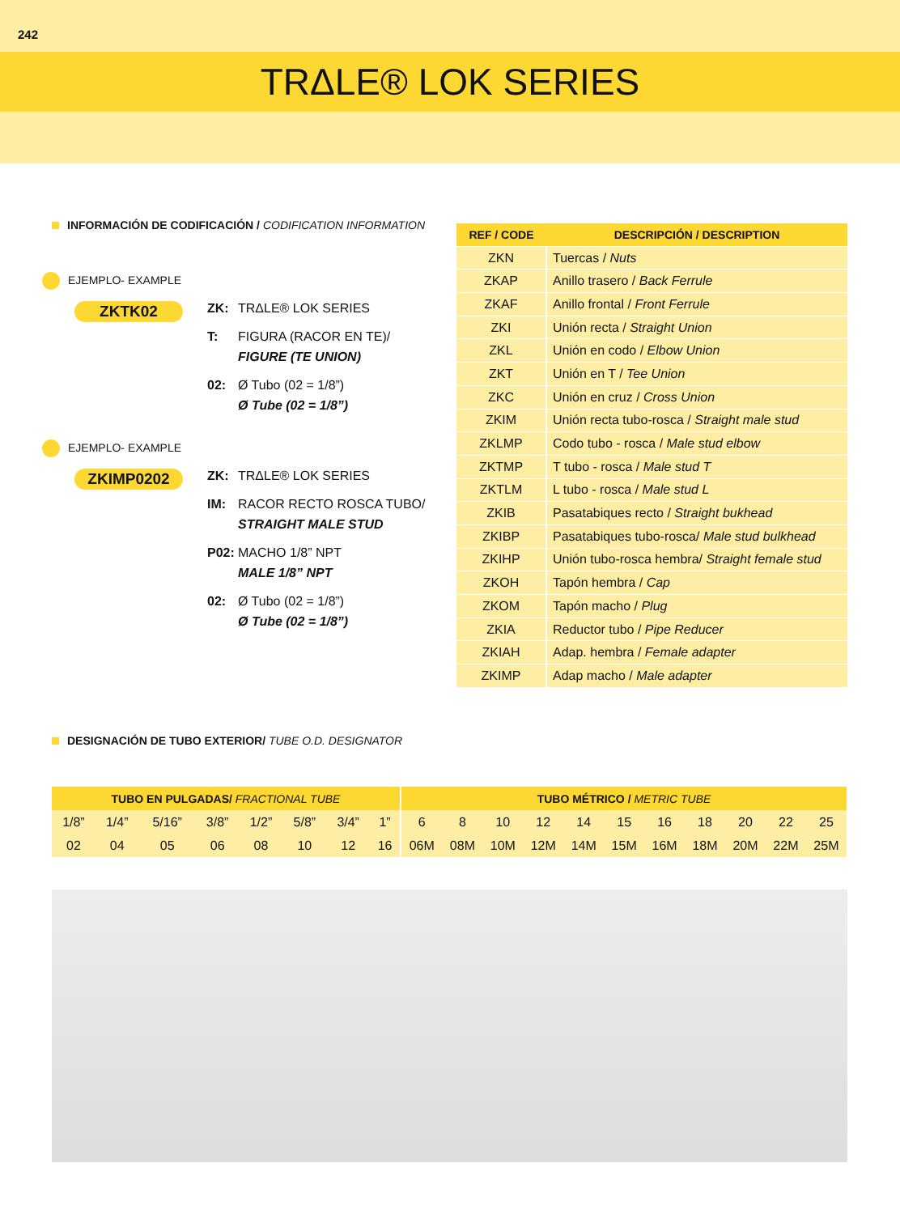242
TRΔLE® LOK SERIES
INFORMACIÓN DE CODIFICACIÓN / CODIFICATION INFORMATION
EJEMPLO- EXAMPLE
ZKTK02
ZK: TRΔLE® LOK SERIES
T: FIGURA (RACOR EN TE)/
FIGURE (TE UNION)
02: Ø Tubo (02 = 1/8”)
Ø Tube (02 = 1/8”)
EJEMPLO- EXAMPLE
ZKIMP0202
ZK: TRΔLE® LOK SERIES
IM: RACOR RECTO ROSCA TUBO/
STRAIGHT MALE STUD
P02: MACHO 1/8” NPT
MALE 1/8” NPT
02: Ø Tubo (02 = 1/8”)
Ø Tube (02 = 1/8”)
| REF / CODE | DESCRIPCIÓN / DESCRIPTION |
| --- | --- |
| ZKN | Tuercas / Nuts |
| ZKAP | Anillo trasero / Back Ferrule |
| ZKAF | Anillo frontal / Front Ferrule |
| ZKI | Unión recta / Straight Union |
| ZKL | Unión en codo / Elbow Union |
| ZKT | Unión en T / Tee Union |
| ZKC | Unión en cruz / Cross Union |
| ZKIM | Unión recta tubo-rosca / Straight male stud |
| ZKLMP | Codo tubo - rosca / Male stud elbow |
| ZKTMP | T tubo - rosca / Male stud T |
| ZKTLM | L tubo - rosca / Male stud L |
| ZKIB | Pasatabiques recto / Straight bukhead |
| ZKIBP | Pasatabiques tubo-rosca/ Male stud bulkhead |
| ZKIHP | Unión tubo-rosca hembra/ Straight female stud |
| ZKOH | Tapón hembra / Cap |
| ZKOM | Tapón macho / Plug |
| ZKIA | Reductor tubo / Pipe Reducer |
| ZKIAH | Adap. hembra / Female adapter |
| ZKIMP | Adap macho / Male adapter |
DESIGNACIÓN DE TUBO EXTERIOR/ TUBE O.D. DESIGNATOR
| TUBO EN PULGADAS/ FRACTIONAL TUBE | | | | | | | | TUBO MÉTRICO / METRIC TUBE | | | | | | | | | | |
| --- | --- | --- | --- | --- | --- | --- | --- | --- | --- | --- | --- | --- | --- | --- | --- | --- | --- | --- |
| 1/8” | 1/4” | 5/16” | 3/8” | 1/2” | 5/8” | 3/4” | 1” | 6 | 8 | 10 | 12 | 14 | 15 | 16 | 18 | 20 | 22 | 25 |
| 02 | 04 | 05 | 06 | 08 | 10 | 12 | 16 | 06M | 08M | 10M | 12M | 14M | 15M | 16M | 18M | 20M | 22M | 25M |